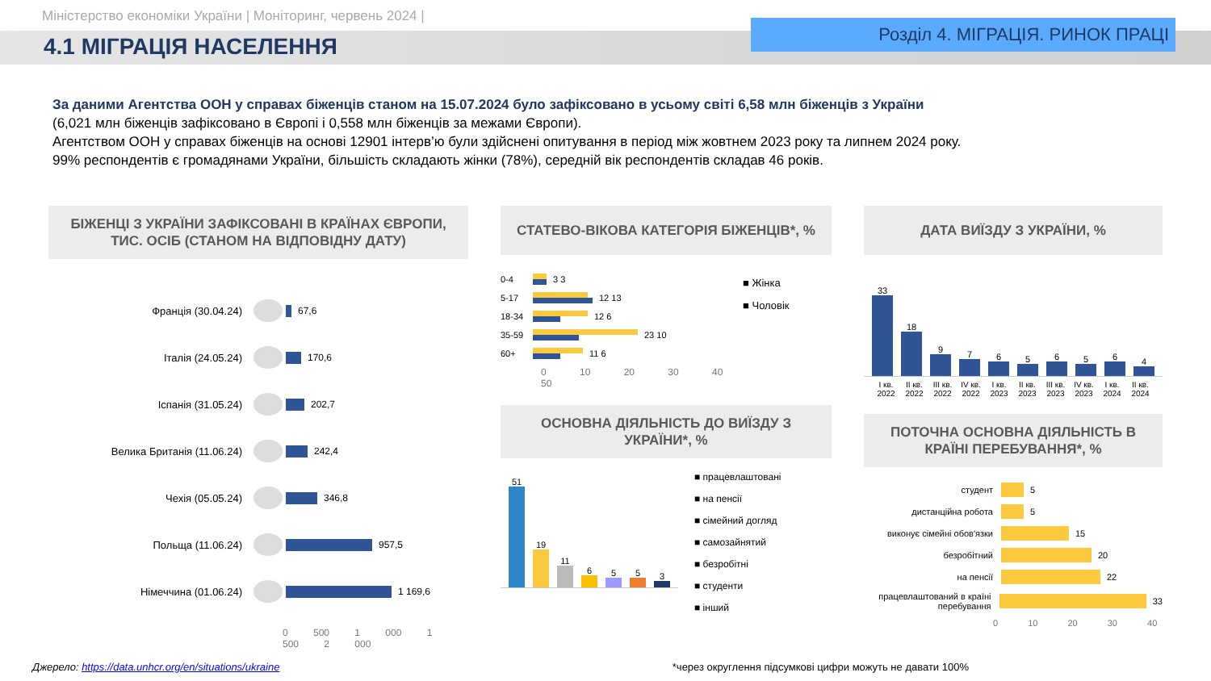Міністерство економіки України | Моніторинг, червень 2024 |
4.1 МІГРАЦІЯ НАСЕЛЕННЯ
Розділ 4. МІГРАЦІЯ. РИНОК ПРАЦІ
За даними Агентства ООН у справах біженців станом на 15.07.2024 було зафіксовано в усьому світі 6,58 млн біженців з України
(6,021 млн біженців зафіксовано в Європі і 0,558 млн біженців за межами Європи).
Агентством ООН у справах біженців на основі 12901 інтерв’ю були здійснені опитування в період між жовтнем 2023 року та липнем 2024 року.
99% респондентів є громадянами України, більшість складають жінки (78%), середній вік респондентів складав 46 років.
БІЖЕНЦІ З УКРАЇНИ ЗАФІКСОВАНІ В КРАЇНАХ ЄВРОПИ, ТИС. ОСІБ (СТАНОМ НА ВІДПОВІДНУ ДАТУ)
Франція (30.04.24)
67,6
Італія (24.05.24)
170,6
Іспанія (31.05.24)
202,7
Велика Британія (11.06.24)
242,4
Чехія (05.05.24)
346,8
Польща (11.06.24)
957,5
Німеччина (01.06.24)
1 169,6
0 500 1 000 1 500 2 000
СТАТЕВО-ВІКОВА КАТЕГОРІЯ БІЖЕНЦІВ*, %
0-4
3 3
5-17
12 13
18-34
12 6
35-59
23 10
60+
11 6
0 10 20 30 40 50
■ Жінка
■ Чоловік
ОСНОВНА ДІЯЛЬНІСТЬ ДО ВИЇЗДУ З УКРАЇНИ*, %
51
19
11
6
5
5
3
■ працевлаштовані
■ на пенсії
■ сімейний догляд
■ самозайнятий
■ безробітні
■ студенти
■ інший
ДАТА ВИЇЗДУ З УКРАЇНИ, %
33
18
9
7
6
5
6
5
6
4
I кв. 2022 II кв. 2022 III кв. 2022 IV кв. 2022 I кв. 2023 II кв. 2023 III кв. 2023 IV кв. 2023 I кв. 2024 II кв. 2024
ПОТОЧНА ОСНОВНА ДІЯЛЬНІСТЬ В КРАЇНІ ПЕРЕБУВАННЯ*, %
студент
5
дистанційна робота
5
виконує сімейні обов'язки
15
безробітний
20
на пенсії
22
працевлаштований в країні перебування
33
0 10 20 30 40
Джерело: https://data.unhcr.org/en/situations/ukraine *через округлення підсумкові цифри можуть не давати 100%